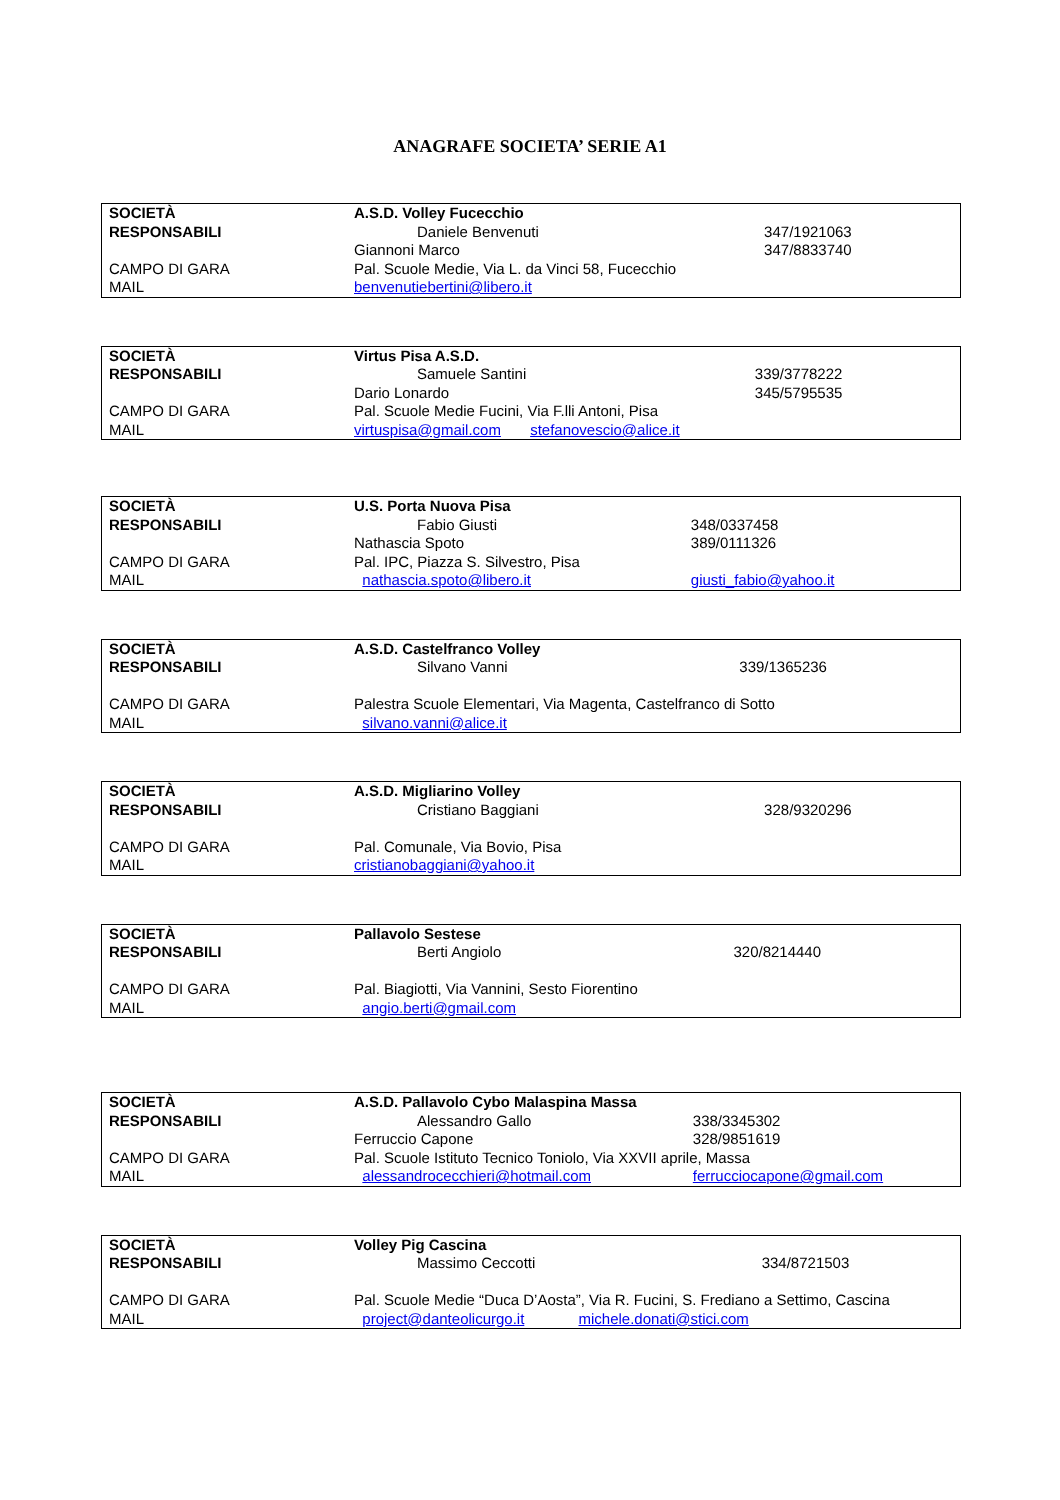ANAGRAFE SOCIETA’ SERIE A1
| SOCIETÀ | A.S.D. Volley Fucecchio | |
| RESPONSABILI | Daniele Benvenuti | 347/1921063 |
| | Giannoni Marco | 347/8833740 |
| CAMPO DI GARA | Pal. Scuole Medie, Via L. da Vinci 58, Fucecchio | |
| MAIL | benvenutiebertini@libero.it | |
| SOCIETÀ | Virtus Pisa A.S.D. | |
| RESPONSABILI | Samuele Santini | 339/3778222 |
| | Dario Lonardo | 345/5795535 |
| CAMPO DI GARA | Pal. Scuole Medie Fucini, Via F.lli Antoni, Pisa | |
| MAIL | virtuspisa@gmail.com stefanovescio@alice.it | |
| SOCIETÀ | U.S. Porta Nuova Pisa | |
| RESPONSABILI | Fabio Giusti | 348/0337458 |
| | Nathascia Spoto | 389/0111326 |
| CAMPO DI GARA | Pal. IPC, Piazza S. Silvestro, Pisa | |
| MAIL | nathascia.spoto@libero.it | giusti_fabio@yahoo.it |
| SOCIETÀ | A.S.D. Castelfranco Volley | |
| RESPONSABILI | Silvano Vanni | 339/1365236 |
| CAMPO DI GARA | Palestra Scuole Elementari, Via Magenta, Castelfranco di Sotto | |
| MAIL | silvano.vanni@alice.it | |
| SOCIETÀ | A.S.D. Migliarino Volley | |
| RESPONSABILI | Cristiano Baggiani | 328/9320296 |
| CAMPO DI GARA | Pal. Comunale, Via Bovio, Pisa | |
| MAIL | cristianobaggiani@yahoo.it | |
| SOCIETÀ | Pallavolo Sestese | |
| RESPONSABILI | Berti Angiolo | 320/8214440 |
| CAMPO DI GARA | Pal. Biagiotti, Via Vannini, Sesto Fiorentino | |
| MAIL | angio.berti@gmail.com | |
| SOCIETÀ | A.S.D. Pallavolo Cybo Malaspina Massa | |
| RESPONSABILI | Alessandro Gallo | 338/3345302 |
| | Ferruccio Capone | 328/9851619 |
| CAMPO DI GARA | Pal. Scuole Istituto Tecnico Toniolo, Via XXVII aprile, Massa | |
| MAIL | alessandrocecchieri@hotmail.com | ferrucciocapone@gmail.com |
| SOCIETÀ | Volley Pig Cascina | |
| RESPONSABILI | Massimo Ceccotti | 334/8721503 |
| CAMPO DI GARA | Pal. Scuole Medie “Duca D’Aosta”, Via R. Fucini, S. Frediano a Settimo, Cascina | |
| MAIL | project@danteolicurgo.it michele.donati@stici.com | |